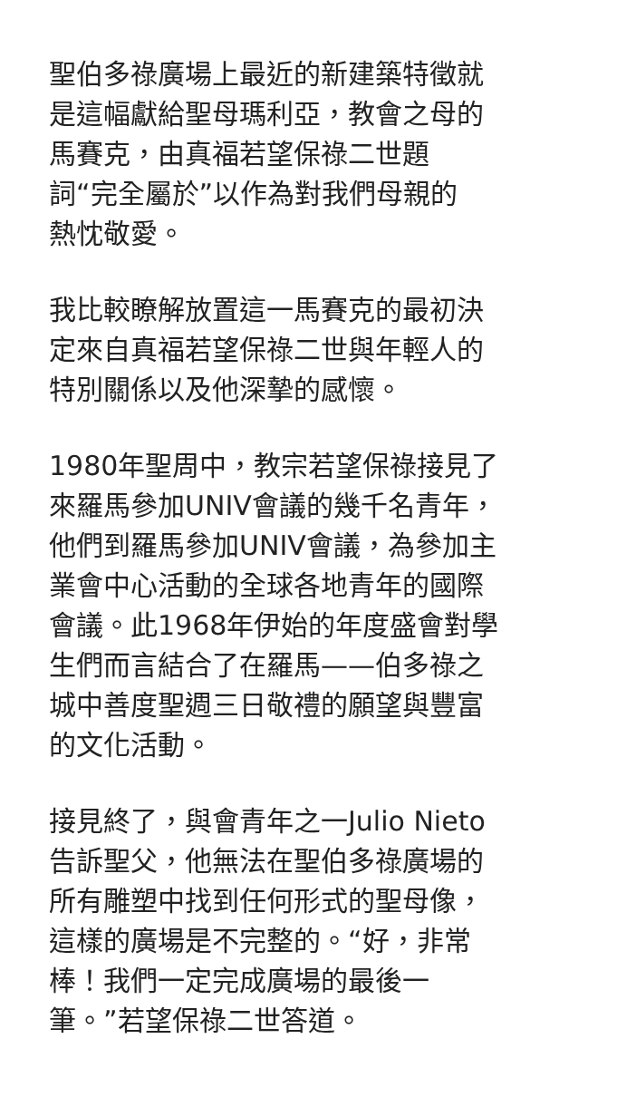聖伯多祿廣場上最近的新建築特徵就
是這幅獻給聖母瑪利亞，教會之母的
馬賽克，由真福若望保祿二世題
詞“完全屬於”以作為對我們母親的
熱忱敬愛。
我比較瞭解放置這一馬賽克的最初決
定來自真福若望保祿二世與年輕人的
特別關係以及他深摯的感懷。
1980年聖周中，教宗若望保祿接見了
來羅馬參加UNIV會議的幾千名青年，
他們到羅馬參加UNIV會議，為參加主
業會中心活動的全球各地青年的國際
會議。此1968年伊始的年度盛會對學
生們而言結合了在羅馬——伯多祿之
城中善度聖週三日敬禮的願望與豐富
的文化活動。
接見終了，與會青年之一Julio Nieto
告訴聖父，他無法在聖伯多祿廣場的
所有雕塑中找到任何形式的聖母像，
這樣的廣場是不完整的。“好，非常
棒！我們一定完成廣場的最後一
筆。”若望保祿二世答道。